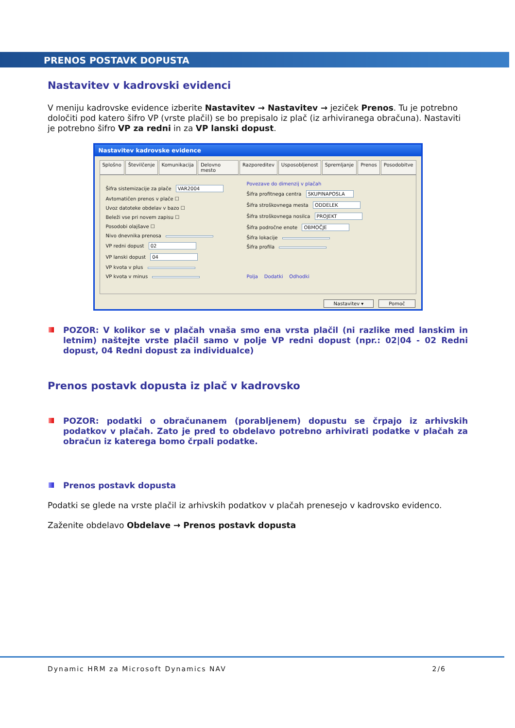PRENOS POSTAVK DOPUSTA
Nastavitev v kadrovski evidenci
V meniju kadrovske evidence izberite Nastavitev → Nastavitev → jeziček Prenos. Tu je potrebno določiti pod katero šifro VP (vrste plačil) se bo prepisalo iz plač (iz arhiviranega obračuna). Nastaviti je potrebno šifro VP za redni in za VP lanski dopust.
Nastavitev kadrovske evidence
Splošno Številčenje Komunikacija Delovno mesto Razporeditev Usposobljenost Spremljanje Prenos Posodobitve
Šifra sistemizacije za plače VAR2004
Avtomatičen prenos v plače ☐
Uvoz datoteke obdelav v bazo ☐
Beleži vse pri novem zapisu ☐
Posodobi olajšave ☐
Nivo dnevnika prenosa
VP redni dopust 02
VP lanski dopust 04
VP kvota v plus
VP kvota v minus
Povezave do dimenzij v plačah
Šifra profitnega centra SKUPINAPOSLA
Šifra stroškovnega mesta ODDELEK
Šifra stroškovnega nosilca PROJEKT
Šifra področne enote OBMOČJE
Šifra lokacije
Šifra profila
Polja Dodatki Odhodki
Nastavitev ▾ Pomoč
POZOR: V kolikor se v plačah vnaša smo ena vrsta plačil (ni razlike med lanskim in letnim) naštejte vrste plačil samo v polje VP redni dopust (npr.: 02|04 - 02 Redni dopust, 04 Redni dopust za individualce)
Prenos postavk dopusta iz plač v kadrovsko
POZOR: podatki o obračunanem (porabljenem) dopustu se črpajo iz arhivskih podatkov v plačah. Zato je pred to obdelavo potrebno arhivirati podatke v plačah za obračun iz katerega bomo črpali podatke.
Prenos postavk dopusta
Podatki se glede na vrste plačil iz arhivskih podatkov v plačah prenesejo v kadrovsko evidenco.
Zaženite obdelavo Obdelave → Prenos postavk dopusta
Dynamic HRM za Microsoft Dynamics NAV 2/6